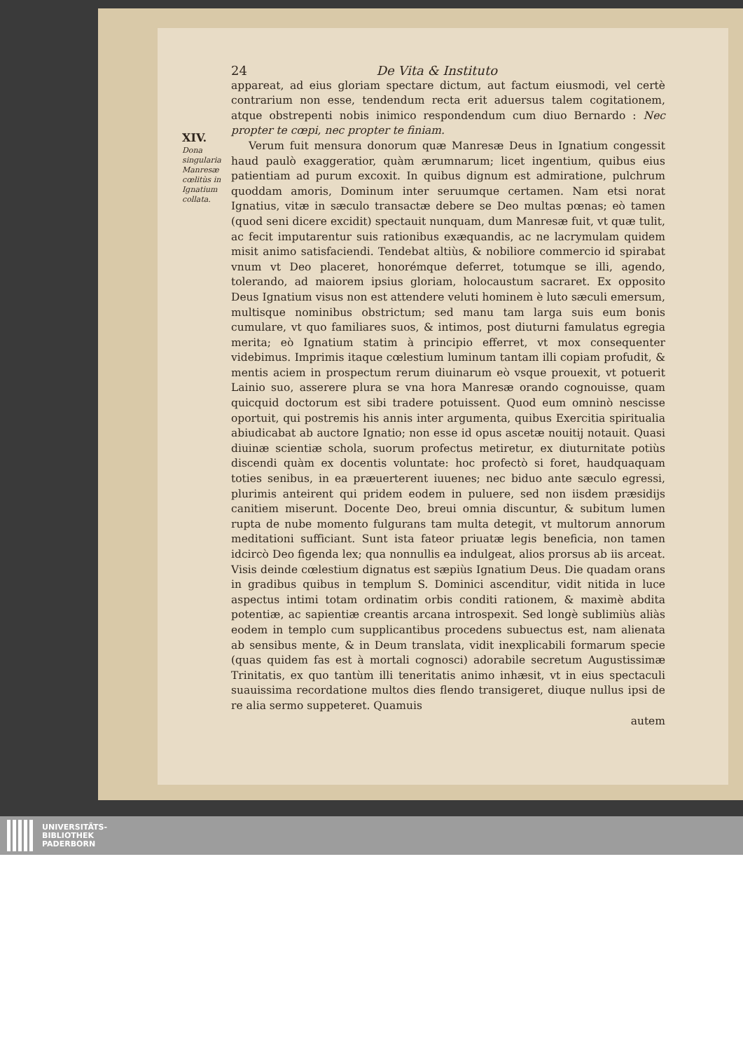XIV.
Dona singularia Manresæ cœlitùs in Ignatium collata.
24 De Vita & Instituto
appareat, ad eius gloriam spectare dictum, aut factum eiusmodi, vel certè contrarium non esse, tendendum recta erit aduersus talem cogitationem, atque obstrepenti nobis inimico respondendum cum diuo Bernardo : Nec propter te cœpi, nec propter te finiam.
Verum fuit mensura donorum quæ Manresæ Deus in Ignatium congessit haud paulò exaggeratior, quàm ærumnarum; licet ingentium, quibus eius patientiam ad purum excoxit. In quibus dignum est admiratione, pulchrum quoddam amoris, Dominum inter seruumque certamen. Nam etsi norat Ignatius, vitæ in sæculo transactæ debere se Deo multas pœnas; eò tamen (quod seni dicere excidit) spectauit nunquam, dum Manresæ fuit, vt quæ tulit, ac fecit imputarentur suis rationibus exæquandis, ac ne lacrymulam quidem misit animo satisfaciendi. Tendebat altiùs, & nobiliore commercio id spirabat vnum vt Deo placeret, honorémque deferret, totumque se illi, agendo, tolerando, ad maiorem ipsius gloriam, holocaustum sacraret. Ex opposito Deus Ignatium visus non est attendere veluti hominem è luto sæculi emersum, multisque nominibus obstrictum; sed manu tam larga suis eum bonis cumulare, vt quo familiares suos, & intimos, post diuturni famulatus egregia merita; eò Ignatium statim à principio efferret, vt mox consequenter videbimus. Imprimis itaque cœlestium luminum tantam illi copiam profudit, & mentis aciem in prospectum rerum diuinarum eò vsque prouexit, vt potuerit Lainio suo, asserere plura se vna hora Manresæ orando cognouisse, quam quicquid doctorum est sibi tradere potuissent. Quod eum omninò nescisse oportuit, qui postremis his annis inter argumenta, quibus Exercitia spiritualia abiudicabat ab auctore Ignatio; non esse id opus ascetæ nouitij notauit. Quasi diuinæ scientiæ schola, suorum profectus metiretur, ex diuturnitate potiùs discendi quàm ex docentis voluntate: hoc profectò si foret, haudquaquam toties senibus, in ea præuerterent iuuenes; nec biduo ante sæculo egressi, plurimis anteirent qui pridem eodem in puluere, sed non iisdem præsidijs canitiem miserunt. Docente Deo, breui omnia discuntur, & subitum lumen rupta de nube momento fulgurans tam multa detegit, vt multorum annorum meditationi sufficiant. Sunt ista fateor priuatæ legis beneficia, non tamen idcircò Deo figenda lex; qua nonnullis ea indulgeat, alios prorsus ab iis arceat. Visis deinde cœlestium dignatus est sæpiùs Ignatium Deus. Die quadam orans in gradibus quibus in templum S. Dominici ascenditur, vidit nitida in luce aspectus intimi totam ordinatim orbis conditi rationem, & maximè abdita potentiæ, ac sapientiæ creantis arcana introspexit. Sed longè sublimiùs aliàs eodem in templo cum supplicantibus procedens subuectus est, nam alienata ab sensibus mente, & in Deum translata, vidit inexplicabili formarum specie (quas quidem fas est à mortali cognosci) adorabile secretum Augustissimæ Trinitatis, ex quo tantùm illi teneritatis animo inhæsit, vt in eius spectaculi suauissima recordatione multos dies flendo transigeret, diuque nullus ipsi de re alia sermo suppeteret. Quamuis
autem
UNIVERSITÄTS-
BIBLIOTHEK
PADERBORN